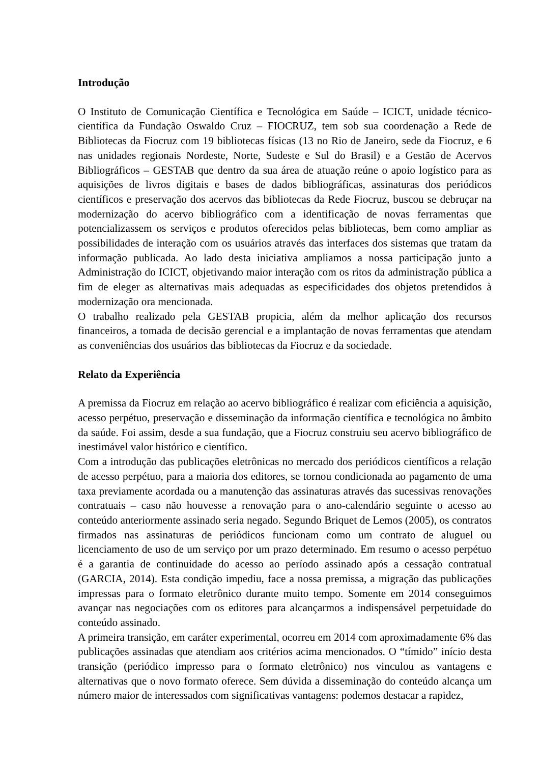Introdução
O Instituto de Comunicação Científica e Tecnológica em Saúde – ICICT, unidade técnico-científica da Fundação Oswaldo Cruz – FIOCRUZ, tem sob sua coordenação a Rede de Bibliotecas da Fiocruz com 19 bibliotecas físicas (13 no Rio de Janeiro, sede da Fiocruz, e 6 nas unidades regionais Nordeste, Norte, Sudeste e Sul do Brasil) e a Gestão de Acervos Bibliográficos – GESTAB que dentro da sua área de atuação reúne o apoio logístico para as aquisições de livros digitais e bases de dados bibliográficas, assinaturas dos periódicos científicos e preservação dos acervos das bibliotecas da Rede Fiocruz, buscou se debruçar na modernização do acervo bibliográfico com a identificação de novas ferramentas que potencializassem os serviços e produtos oferecidos pelas bibliotecas, bem como ampliar as possibilidades de interação com os usuários através das interfaces dos sistemas que tratam da informação publicada. Ao lado desta iniciativa ampliamos a nossa participação junto a Administração do ICICT, objetivando maior interação com os ritos da administração pública a fim de eleger as alternativas mais adequadas as especificidades dos objetos pretendidos à modernização ora mencionada.
O trabalho realizado pela GESTAB propicia, além da melhor aplicação dos recursos financeiros, a tomada de decisão gerencial e a implantação de novas ferramentas que atendam as conveniências dos usuários das bibliotecas da Fiocruz e da sociedade.
Relato da Experiência
A premissa da Fiocruz em relação ao acervo bibliográfico é realizar com eficiência a aquisição, acesso perpétuo, preservação e disseminação da informação científica e tecnológica no âmbito da saúde. Foi assim, desde a sua fundação, que a Fiocruz construiu seu acervo bibliográfico de inestimável valor histórico e científico.
Com a introdução das publicações eletrônicas no mercado dos periódicos científicos a relação de acesso perpétuo, para a maioria dos editores, se tornou condicionada ao pagamento de uma taxa previamente acordada ou a manutenção das assinaturas através das sucessivas renovações contratuais – caso não houvesse a renovação para o ano-calendário seguinte o acesso ao conteúdo anteriormente assinado seria negado. Segundo Briquet de Lemos (2005), os contratos firmados nas assinaturas de periódicos funcionam como um contrato de aluguel ou licenciamento de uso de um serviço por um prazo determinado. Em resumo o acesso perpétuo é a garantia de continuidade do acesso ao período assinado após a cessação contratual (GARCIA, 2014). Esta condição impediu, face a nossa premissa, a migração das publicações impressas para o formato eletrônico durante muito tempo. Somente em 2014 conseguimos avançar nas negociações com os editores para alcançarmos a indispensável perpetuidade do conteúdo assinado.
A primeira transição, em caráter experimental, ocorreu em 2014 com aproximadamente 6% das publicações assinadas que atendiam aos critérios acima mencionados. O “tímido” início desta transição (periódico impresso para o formato eletrônico) nos vinculou as vantagens e alternativas que o novo formato oferece. Sem dúvida a disseminação do conteúdo alcança um número maior de interessados com significativas vantagens: podemos destacar a rapidez,